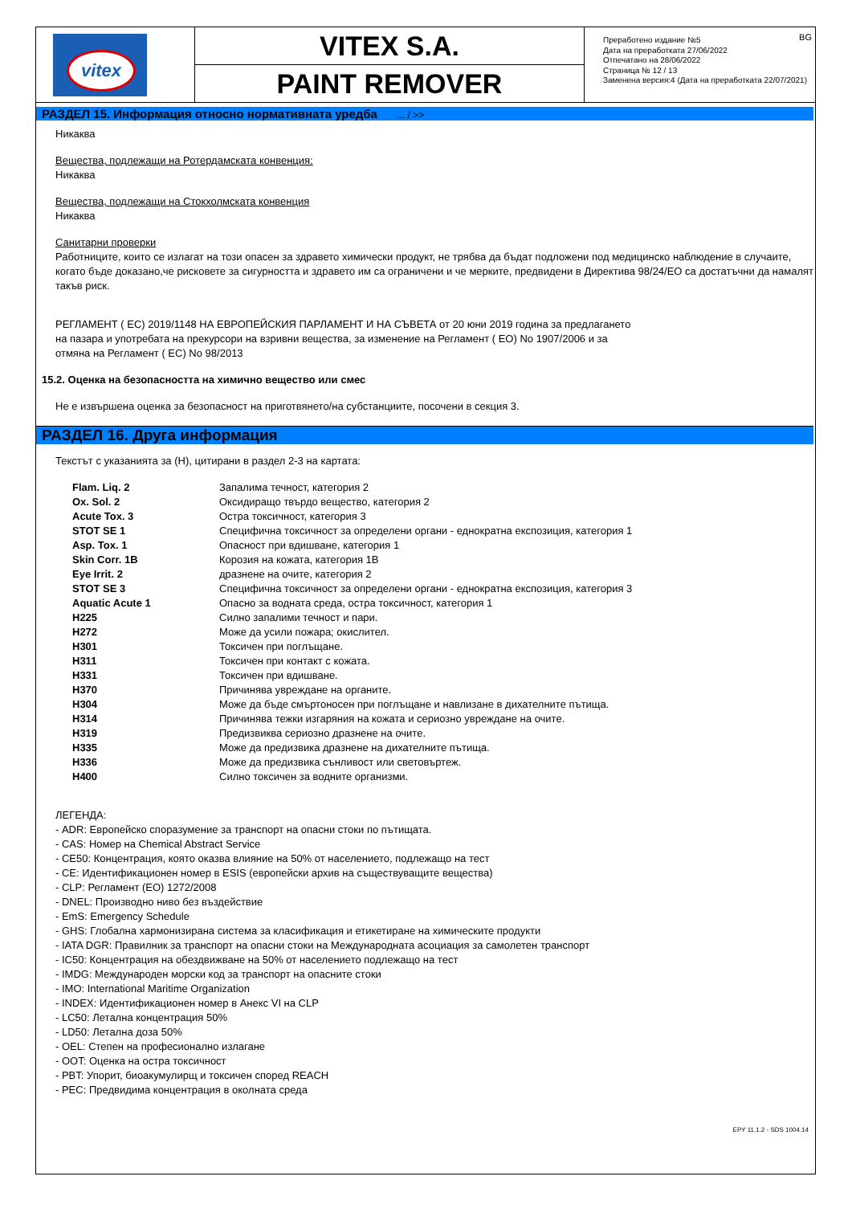vitex
VITEX S.A.
PAINT REMOVER
BG Преработено издание №5
Дата на преработката 27/06/2022
Отпечатано на 28/06/2022
Страница № 12 / 13
Заменена версия:4 (Дата на преработката 22/07/2021)
РАЗДЕЛ 15. Информация относно нормативната уредба ... / >>
Никаква
Вещества, подлежащи на Ротердамската конвенция:
Никаква
Вещества, подлежащи на Стокхолмската конвенция
Никаква
Санитарни проверки
Работниците, които се излагат на този опасен за здравето химически продукт, не трябва да бъдат подложени под медицинско наблюдение в случаите, когато бъде доказано,че рисковете за сигурността и здравето им са ограничени и че мерките, предвидени в Директива 98/24/ЕО са достатъчни да намалят такъв риск.
РЕГЛАМЕНТ ( ЕС) 2019/1148 НА ЕВРОПЕЙСКИЯ ПАРЛАМЕНТ И НА СЪВЕТА от 20 юни 2019 година за предлагането на пазара и употребата на прекурсори на взривни вещества, за изменение на Регламент ( ЕО) No 1907/2006 и за отмяна на Регламент ( ЕС) No 98/2013
15.2. Оценка на безопасността на химично вещество или смес
Не е извършена оценка за безопасност на приготвянето/на субстанциите, посочени в секция 3.
РАЗДЕЛ 16. Друга информация
Текстът с указанията за (H), цитирани в раздел 2-3 на картата:
| Flam. Liq. 2 | Запалима течност, категория 2 |
| Ox. Sol. 2 | Оксидиращо твърдо вещество, категория 2 |
| Acute Tox. 3 | Остра токсичност, категория 3 |
| STOT SE 1 | Специфична токсичност за определени органи - еднократна експозиция, категория 1 |
| Asp. Tox. 1 | Опасност при вдишване, категория 1 |
| Skin Corr. 1B | Корозия на кожата, категория 1B |
| Eye Irrit. 2 | дразнене на очите, категория 2 |
| STOT SE 3 | Специфична токсичност за определени органи - еднократна експозиция, категория 3 |
| Aquatic Acute 1 | Опасно за водната среда, остра токсичност, категория 1 |
| H225 | Силно запалими течност и пари. |
| H272 | Може да усили пожара; окислител. |
| H301 | Токсичен при поглъщане. |
| H311 | Токсичен при контакт с кожата. |
| H331 | Токсичен при вдишване. |
| H370 | Причинява увреждане на органите. |
| H304 | Може да бъде смъртоносен при поглъщане и навлизане в дихателните пътища. |
| H314 | Причинява тежки изгаряния на кожата и сериозно увреждане на очите. |
| H319 | Предизвиква сериозно дразнене на очите. |
| H335 | Може да предизвика дразнене на дихателните пътища. |
| H336 | Може да предизвика сънливост или световъртеж. |
| H400 | Силно токсичен за водните организми. |
ЛЕГЕНДА:
- ADR: Европейско споразумение за транспорт на опасни стоки по пътищата.
- CAS: Номер на Chemical Abstract Service
- CE50: Концентрация, която оказва влияние на 50% от населението, подлежащо на тест
- CE: Идентификационен номер в ESIS (европейски архив на съществуващите вещества)
- CLP: Регламент (ЕО) 1272/2008
- DNEL: Производно ниво без въздействие
- EmS: Emergency Schedule
- GHS: Глобална хармонизирана система за класификация и етикетиране на химическите продукти
- IATA DGR: Правилник за транспорт на опасни стоки на Международната асоциация за самолетен транспорт
- IC50: Концентрация на обездвижване на 50% от населението подлежащо на тест
- IMDG: Международен морски код за транспорт на опасните стоки
- IMO: International Maritime Organization
- INDEX: Идентификационен номер в Анекс VI на CLP
- LC50: Летална концентрация 50%
- LD50: Летална доза 50%
- OEL: Степен на професионално излагане
- OOT: Оценка на остра токсичност
- PBT: Упорит, биоакумулирщ и токсичен според REACH
- PEC: Предвидима концентрация в околната среда
EPY 11.1.2 - SDS 1004.14